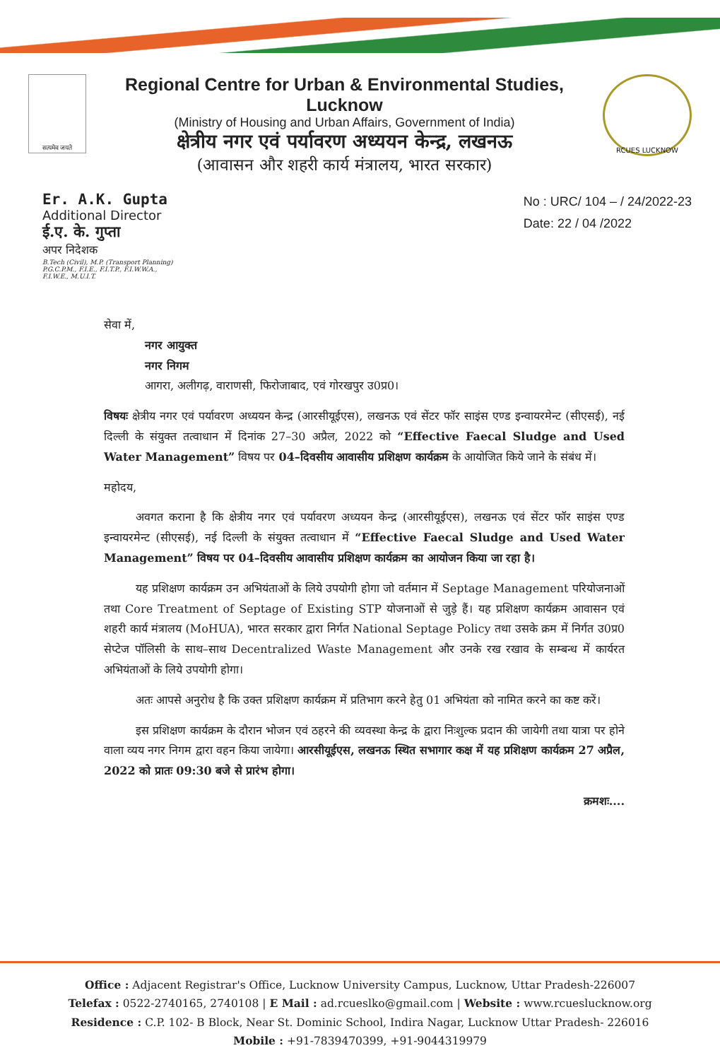सत्यमेव जयते
Regional Centre for Urban & Environmental Studies, Lucknow
(Ministry of Housing and Urban Affairs, Government of India)
क्षेत्रीय नगर एवं पर्यावरण अध्ययन केन्द्र, लखनऊ
(आवासन और शहरी कार्य मंत्रालय, भारत सरकार)
RCUES LUCKNOW
Er. A.K. Gupta
Additional Director
ई.ए. के. गुप्ता
अपर निदेशक
B.Tech (Civil), M.P. (Transport Planning)
P.G.C.P.M., F.I.E., F.I.T.P., F.I.W.W.A.,
F.I.W.E., M.U.I.T.
No : URC/ 104 – / 24/2022-23
Date: 22 / 04 /2022
सेवा में,
नगर आयुक्त
नगर निगम
आगरा, अलीगढ़, वाराणसी, फिरोजाबाद, एवं गोरखपुर उ0प्र0।
विषयः क्षेत्रीय नगर एवं पर्यावरण अध्ययन केन्द्र (आरसीयूईएस), लखनऊ एवं सेंटर फॉर साइंस एण्ड इन्वायरमेन्ट (सीएसई), नई दिल्ली के संयुक्त तत्वाधान में दिनांक 27–30 अप्रैल, 2022 को “Effective Faecal Sludge and Used Water Management” विषय पर 04–दिवसीय आवासीय प्रशिक्षण कार्यक्रम के आयोजित किये जाने के संबंध में।
महोदय,
अवगत कराना है कि क्षेत्रीय नगर एवं पर्यावरण अध्ययन केन्द्र (आरसीयूईएस), लखनऊ एवं सेंटर फॉर साइंस एण्ड इन्वायरमेन्ट (सीएसई), नई दिल्ली के संयुक्त तत्वाधान में “Effective Faecal Sludge and Used Water Management” विषय पर 04–दिवसीय आवासीय प्रशिक्षण कार्यक्रम का आयोजन किया जा रहा है।
यह प्रशिक्षण कार्यक्रम उन अभियंताओं के लिये उपयोगी होगा जो वर्तमान में Septage Management परियोजनाओं तथा Core Treatment of Septage of Existing STP योजनाओं से जुड़े हैं। यह प्रशिक्षण कार्यक्रम आवासन एवं शहरी कार्य मंत्रालय (MoHUA), भारत सरकार द्वारा निर्गत National Septage Policy तथा उसके क्रम में निर्गत उ0प्र0 सेप्टेज पॉलिसी के साथ–साथ Decentralized Waste Management और उनके रख रखाव के सम्बन्ध में कार्यरत अभियंताओं के लिये उपयोगी होगा।
अतः आपसे अनुरोध है कि उक्त प्रशिक्षण कार्यक्रम में प्रतिभाग करने हेतु 01 अभियंता को नामित करने का कष्ट करें।
इस प्रशिक्षण कार्यक्रम के दौरान भोजन एवं ठहरने की व्यवस्था केन्द्र के द्वारा निःशुल्क प्रदान की जायेगी तथा यात्रा पर होने वाला व्यय नगर निगम द्वारा वहन किया जायेगा। आरसीयूईएस, लखनऊ स्थित सभागार कक्ष में यह प्रशिक्षण कार्यक्रम 27 अप्रैल, 2022 को प्रातः 09:30 बजे से प्रारंभ होगा।
क्रमशः....
Office : Adjacent Registrar's Office, Lucknow University Campus, Lucknow, Uttar Pradesh-226007
Telefax : 0522-2740165, 2740108 | E Mail : ad.rcueslko@gmail.com | Website : www.rcueslucknow.org
Residence : C.P. 102- B Block, Near St. Dominic School, Indira Nagar, Lucknow Uttar Pradesh- 226016
Mobile : +91-7839470399, +91-9044319979